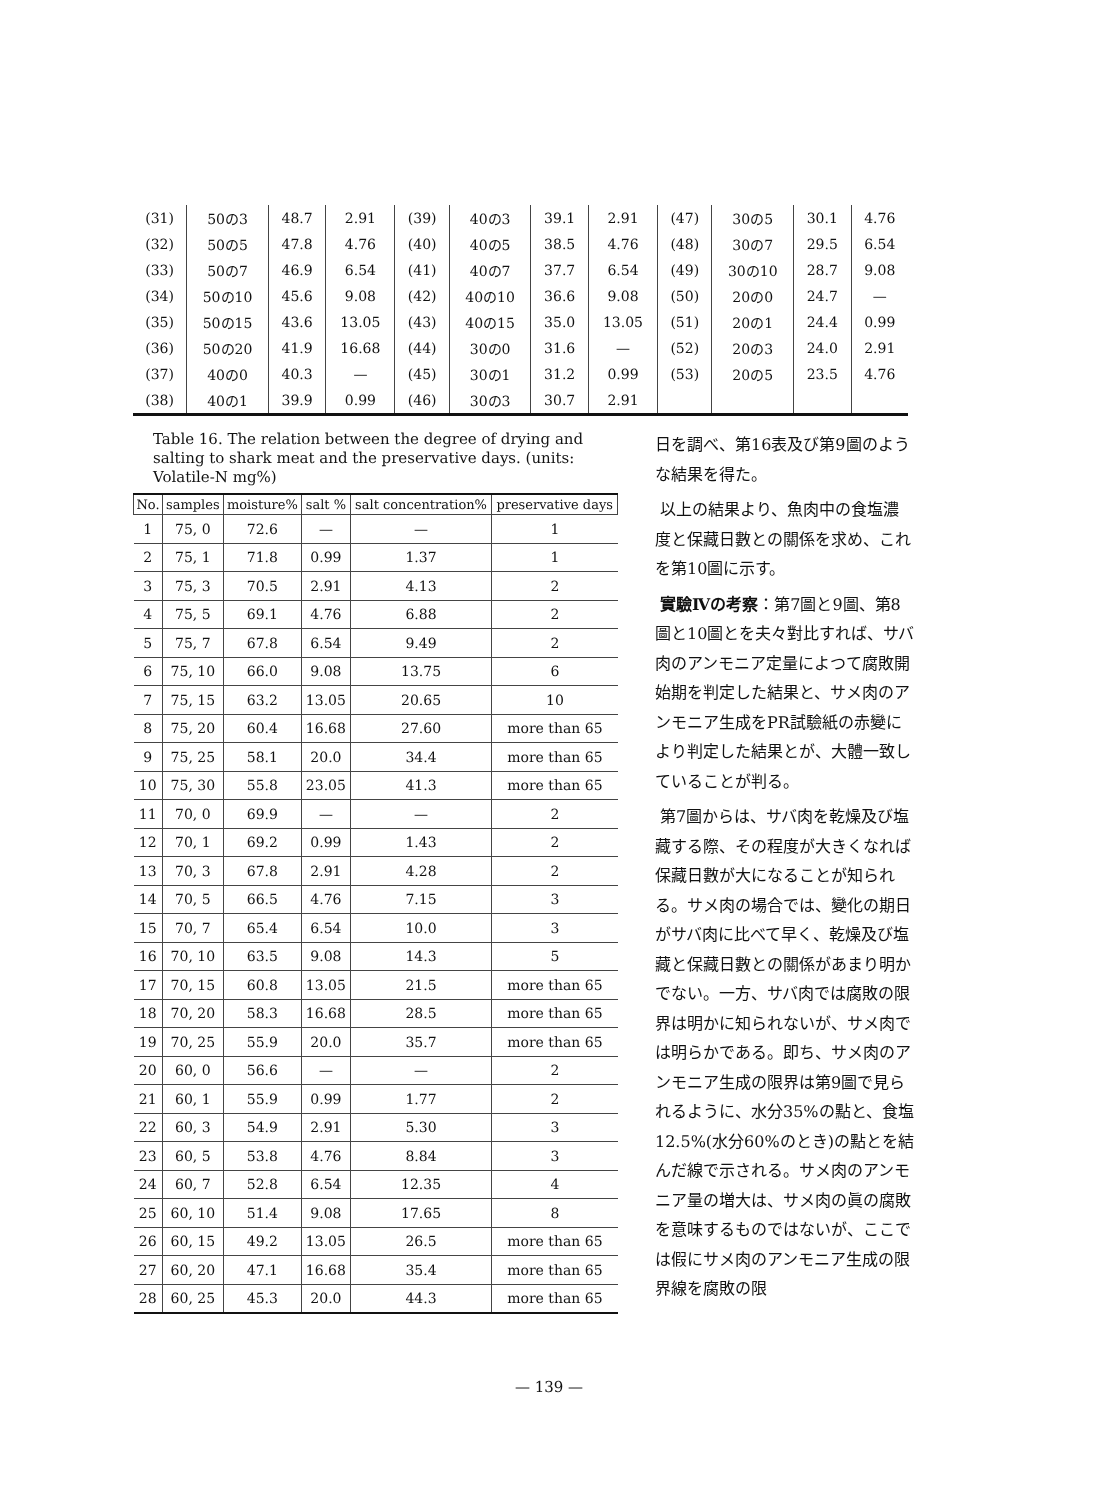| (31) | 50の3 | 48.7 | 2.91 | (39) | 40の3 | 39.1 | 2.91 | (47) | 30の5 | 30.1 | 4.76 |
| (32) | 50の5 | 47.8 | 4.76 | (40) | 40の5 | 38.5 | 4.76 | (48) | 30の7 | 29.5 | 6.54 |
| (33) | 50の7 | 46.9 | 6.54 | (41) | 40の7 | 37.7 | 6.54 | (49) | 30の10 | 28.7 | 9.08 |
| (34) | 50の10 | 45.6 | 9.08 | (42) | 40の10 | 36.6 | 9.08 | (50) | 20の0 | 24.7 | — |
| (35) | 50の15 | 43.6 | 13.05 | (43) | 40の15 | 35.0 | 13.05 | (51) | 20の1 | 24.4 | 0.99 |
| (36) | 50の20 | 41.9 | 16.68 | (44) | 30の0 | 31.6 | — | (52) | 20の3 | 24.0 | 2.91 |
| (37) | 40の0 | 40.3 | — | (45) | 30の1 | 31.2 | 0.99 | (53) | 20の5 | 23.5 | 4.76 |
| (38) | 40の1 | 39.9 | 0.99 | (46) | 30の3 | 30.7 | 2.91 | | | | |
Table 16. The relation between the degree of drying and salting to shark meat and the preservative days. (units: Volatile-N mg%)
| No. | samples | moisture% | salt % | salt concentration% | preservative days |
| --- | --- | --- | --- | --- | --- |
| 1 | 75, 0 | 72.6 | — | — | 1 |
| 2 | 75, 1 | 71.8 | 0.99 | 1.37 | 1 |
| 3 | 75, 3 | 70.5 | 2.91 | 4.13 | 2 |
| 4 | 75, 5 | 69.1 | 4.76 | 6.88 | 2 |
| 5 | 75, 7 | 67.8 | 6.54 | 9.49 | 2 |
| 6 | 75, 10 | 66.0 | 9.08 | 13.75 | 6 |
| 7 | 75, 15 | 63.2 | 13.05 | 20.65 | 10 |
| 8 | 75, 20 | 60.4 | 16.68 | 27.60 | more than 65 |
| 9 | 75, 25 | 58.1 | 20.0 | 34.4 | more than 65 |
| 10 | 75, 30 | 55.8 | 23.05 | 41.3 | more than 65 |
| 11 | 70, 0 | 69.9 | — | — | 2 |
| 12 | 70, 1 | 69.2 | 0.99 | 1.43 | 2 |
| 13 | 70, 3 | 67.8 | 2.91 | 4.28 | 2 |
| 14 | 70, 5 | 66.5 | 4.76 | 7.15 | 3 |
| 15 | 70, 7 | 65.4 | 6.54 | 10.0 | 3 |
| 16 | 70, 10 | 63.5 | 9.08 | 14.3 | 5 |
| 17 | 70, 15 | 60.8 | 13.05 | 21.5 | more than 65 |
| 18 | 70, 20 | 58.3 | 16.68 | 28.5 | more than 65 |
| 19 | 70, 25 | 55.9 | 20.0 | 35.7 | more than 65 |
| 20 | 60, 0 | 56.6 | — | — | 2 |
| 21 | 60, 1 | 55.9 | 0.99 | 1.77 | 2 |
| 22 | 60, 3 | 54.9 | 2.91 | 5.30 | 3 |
| 23 | 60, 5 | 53.8 | 4.76 | 8.84 | 3 |
| 24 | 60, 7 | 52.8 | 6.54 | 12.35 | 4 |
| 25 | 60, 10 | 51.4 | 9.08 | 17.65 | 8 |
| 26 | 60, 15 | 49.2 | 13.05 | 26.5 | more than 65 |
| 27 | 60, 20 | 47.1 | 16.68 | 35.4 | more than 65 |
| 28 | 60, 25 | 45.3 | 20.0 | 44.3 | more than 65 |
日を調べ、第16表及び第9圖のような結果を得た。
以上の結果より、魚肉中の食塩濃度と保藏日數との關係を求め、これを第10圖に示す。
實驗Ⅳの考察：第7圖と9圖、第8圖と10圖とを夫々對比すれば、サバ肉のアンモニア定量によつて腐敗開始期を判定した結果と、サメ肉のアンモニア生成をPR試驗紙の赤變により判定した結果とが、大體一致していることが判る。
第7圖からは、サバ肉を乾燥及び塩藏する際、その程度が大きくなれば保藏日數が大になることが知られる。サメ肉の場合では、變化の期日がサバ肉に比べて早く、乾燥及び塩藏と保藏日數との關係があまり明かでない。一方、サバ肉では腐敗の限界は明かに知られないが、サメ肉では明らかである。即ち、サメ肉のアンモニア生成の限界は第9圖で見られるように、水分35%の點と、食塩12.5%(水分60%のとき)の點とを結んだ線で示される。サメ肉のアンモニア量の増大は、サメ肉の眞の腐敗を意味するものではないが、ここでは假にサメ肉のアンモニア生成の限界線を腐敗の限
— 139 —